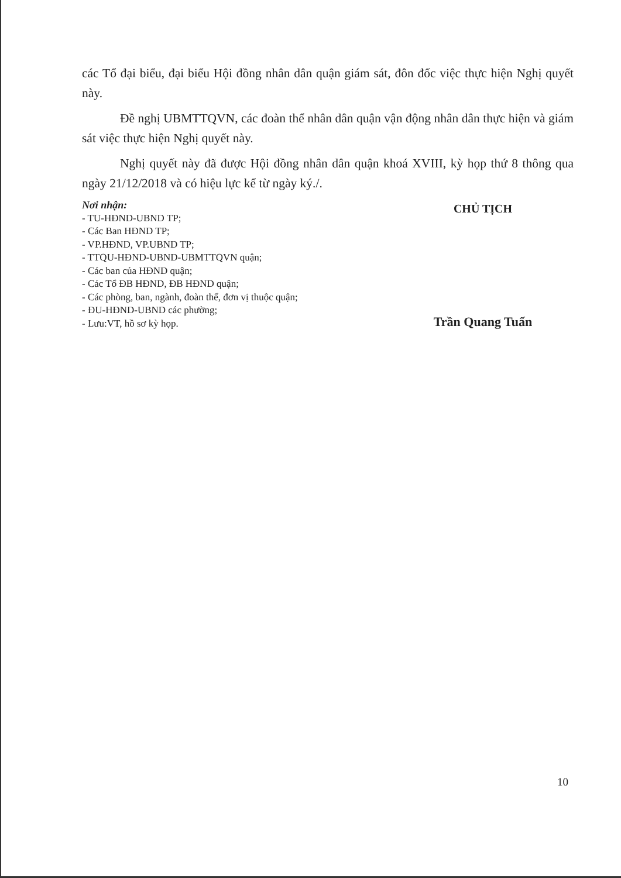các Tổ đại biểu, đại biểu Hội đồng nhân dân quận giám sát, đôn đốc việc thực hiện Nghị quyết này.
Đề nghị UBMTTQVN, các đoàn thể nhân dân quận vận động nhân dân thực hiện và giám sát việc thực hiện Nghị quyết này.
Nghị quyết này đã được Hội đồng nhân dân quận khoá XVIII, kỳ họp thứ 8 thông qua ngày 21/12/2018 và có hiệu lực kể từ ngày ký./.
Nơi nhận:
- TU-HĐND-UBND TP;
- Các Ban HĐND TP;
- VP.HĐND, VP.UBND TP;
- TTQU-HĐND-UBND-UBMTTQVN quận;
- Các ban của HĐND quận;
- Các Tổ ĐB HĐND, ĐB HĐND quận;
- Các phòng, ban, ngành, đoàn thể, đơn vị thuộc quận;
- ĐU-HĐND-UBND các phường;
- Lưu:VT, hồ sơ kỳ họp.
CHỦ TỊCH
Trần Quang Tuấn
10